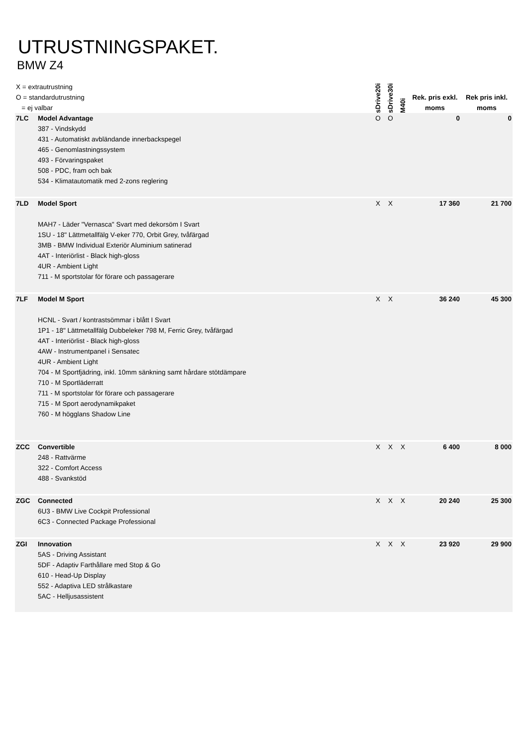UTRUSTNINGSPAKET.
BMW Z4
| X = extrautrustning O = standardutrustning = ej valbar | | sDrive20i | sDrive30i | M40i | Rek. pris exkl. moms | Rek pris inkl. moms |
| 7LC | Model Advantage 387 - Vindskydd 431 - Automatiskt avbländande innerbackspegel 465 - Genomlastningssystem 493 - Förvaringspaket 508 - PDC, fram och bak 534 - Klimatautomatik med 2-zons reglering | O | O | | 0 | 0 |
| 7LD | Model Sport MAH7 - Läder "Vernasca" Svart med dekorsöm I Svart 1SU - 18" Lättmetallfälg V-eker 770, Orbit Grey, tvåfärgad 3MB - BMW Individual Exteriör Aluminium satinerad 4AT - Interiörlist - Black high-gloss 4UR - Ambient Light 711 - M sportstolar för förare och passagerare | X | X | | 17 360 | 21 700 |
| 7LF | Model M Sport HCNL - Svart / kontrastsömmar i blått I Svart 1P1 - 18" Lättmetallfälg Dubbeleker 798 M, Ferric Grey, tvåfärgad 4AT - Interiörlist - Black high-gloss 4AW - Instrumentpanel i Sensatec 4UR - Ambient Light 704 - M Sportfjädring, inkl. 10mm sänkning samt hårdare stötdämpare 710 - M Sportläderratt 711 - M sportstolar för förare och passagerare 715 - M Sport aerodynamikpaket 760 - M högglans Shadow Line | X | X | | 36 240 | 45 300 |
| ZCC | Convertible 248 - Rattvärme 322 - Comfort Access 488 - Svankstöd | X | X | X | 6 400 | 8 000 |
| ZGC | Connected 6U3 - BMW Live Cockpit Professional 6C3 - Connected Package Professional | X | X | X | 20 240 | 25 300 |
| ZGI | Innovation 5AS - Driving Assistant 5DF - Adaptiv Farthållare med Stop & Go 610 - Head-Up Display 552 - Adaptiva LED strålkastare 5AC - Helljusassistent | X | X | X | 23 920 | 29 900 |